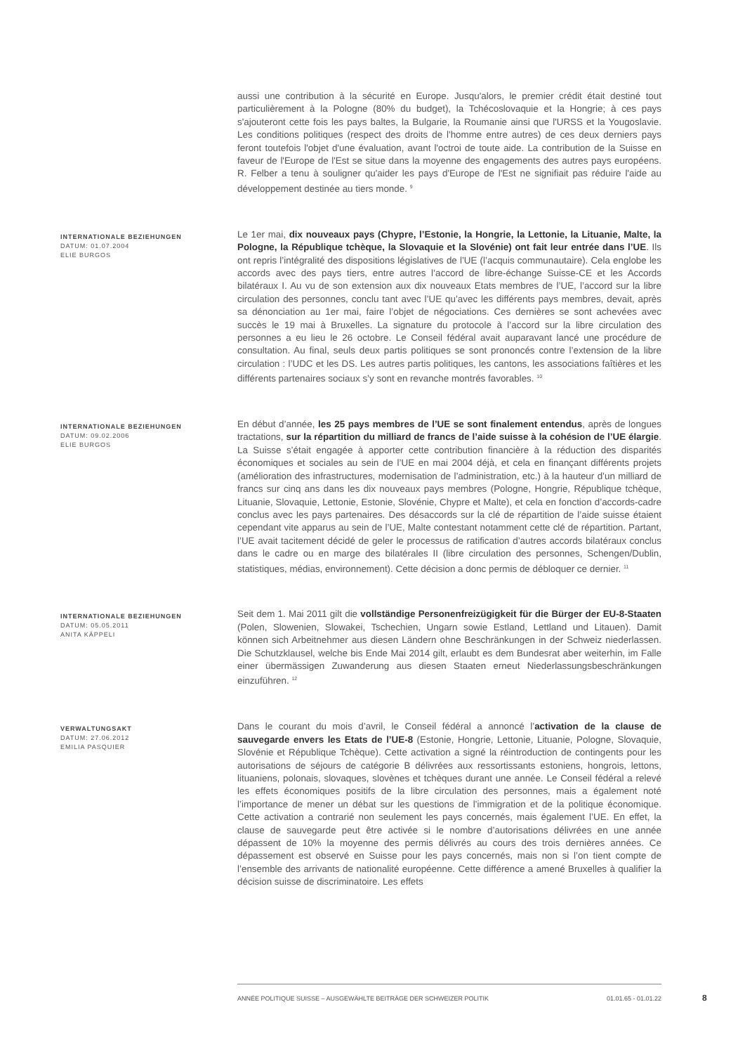aussi une contribution à la sécurité en Europe. Jusqu'alors, le premier crédit était destiné tout particulièrement à la Pologne (80% du budget), la Tchécoslovaquie et la Hongrie; à ces pays s'ajouteront cette fois les pays baltes, la Bulgarie, la Roumanie ainsi que l'URSS et la Yougoslavie. Les conditions politiques (respect des droits de l'homme entre autres) de ces deux derniers pays feront toutefois l'objet d'une évaluation, avant l'octroi de toute aide. La contribution de la Suisse en faveur de l'Europe de l'Est se situe dans la moyenne des engagements des autres pays européens. R. Felber a tenu à souligner qu'aider les pays d'Europe de l'Est ne signifiait pas réduire l'aide au développement destinée au tiers monde. <sup>9</sup>
INTERNATIONALE BEZIEHUNGEN
DATUM: 01.07.2004
ELIE BURGOS
Le 1er mai, dix nouveaux pays (Chypre, l’Estonie, la Hongrie, la Lettonie, la Lituanie, Malte, la Pologne, la République tchèque, la Slovaquie et la Slovénie) ont fait leur entrée dans l’UE. Ils ont repris l’intégralité des dispositions législatives de l’UE (l’acquis communautaire). Cela englobe les accords avec des pays tiers, entre autres l’accord de libre-échange Suisse-CE et les Accords bilatéraux I. Au vu de son extension aux dix nouveaux Etats membres de l’UE, l’accord sur la libre circulation des personnes, conclu tant avec l’UE qu’avec les différents pays membres, devait, après sa dénonciation au 1er mai, faire l’objet de négociations. Ces dernières se sont achevées avec succès le 19 mai à Bruxelles. La signature du protocole à l’accord sur la libre circulation des personnes a eu lieu le 26 octobre. Le Conseil fédéral avait auparavant lancé une procédure de consultation. Au final, seuls deux partis politiques se sont prononcés contre l’extension de la libre circulation : l’UDC et les DS. Les autres partis politiques, les cantons, les associations faîtières et les différents partenaires sociaux s’y sont en revanche montrés favorables. <sup>10</sup>
INTERNATIONALE BEZIEHUNGEN
DATUM: 09.02.2006
ELIE BURGOS
En début d’année, les 25 pays membres de l’UE se sont finalement entendus, après de longues tractations, sur la répartition du milliard de francs de l’aide suisse à la cohésion de l’UE élargie. La Suisse s’était engagée à apporter cette contribution financière à la réduction des disparités économiques et sociales au sein de l’UE en mai 2004 déjà, et cela en finançant différents projets (amélioration des infrastructures, modernisation de l’administration, etc.) à la hauteur d’un milliard de francs sur cinq ans dans les dix nouveaux pays membres (Pologne, Hongrie, République tchèque, Lituanie, Slovaquie, Lettonie, Estonie, Slovénie, Chypre et Malte), et cela en fonction d’accords-cadre conclus avec les pays partenaires. Des désaccords sur la clé de répartition de l’aide suisse étaient cependant vite apparus au sein de l’UE, Malte contestant notamment cette clé de répartition. Partant, l’UE avait tacitement décidé de geler le processus de ratification d’autres accords bilatéraux conclus dans le cadre ou en marge des bilatérales II (libre circulation des personnes, Schengen/Dublin, statistiques, médias, environnement). Cette décision a donc permis de débloquer ce dernier. <sup>11</sup>
INTERNATIONALE BEZIEHUNGEN
DATUM: 05.05.2011
ANITA KÄPPELI
Seit dem 1. Mai 2011 gilt die vollständige Personenfreizügigkeit für die Bürger der EU-8-Staaten (Polen, Slowenien, Slowakei, Tschechien, Ungarn sowie Estland, Lettland und Litauen). Damit können sich Arbeitnehmer aus diesen Ländern ohne Beschränkungen in der Schweiz niederlassen. Die Schutzklausel, welche bis Ende Mai 2014 gilt, erlaubt es dem Bundesrat aber weiterhin, im Falle einer übermässigen Zuwanderung aus diesen Staaten erneut Niederlassungsbeschränkungen einzuführen. <sup>12</sup>
VERWALTUNGSAKT
DATUM: 27.06.2012
EMILIA PASQUIER
Dans le courant du mois d’avril, le Conseil fédéral a annoncé l’activation de la clause de sauvegarde envers les Etats de l’UE-8 (Estonie, Hongrie, Lettonie, Lituanie, Pologne, Slovaquie, Slovénie et République Tchèque). Cette activation a signé la réintroduction de contingents pour les autorisations de séjours de catégorie B délivrées aux ressortissants estoniens, hongrois, lettons, lituaniens, polonais, slovaques, slovènes et tchèques durant une année. Le Conseil fédéral a relevé les effets économiques positifs de la libre circulation des personnes, mais a également noté l’importance de mener un débat sur les questions de l’immigration et de la politique économique. Cette activation a contrarié non seulement les pays concernés, mais également l’UE. En effet, la clause de sauvegarde peut être activée si le nombre d’autorisations délivrées en une année dépassent de 10% la moyenne des permis délivrés au cours des trois dernières années. Ce dépassement est observé en Suisse pour les pays concernés, mais non si l’on tient compte de l’ensemble des arrivants de nationalité européenne. Cette différence a amené Bruxelles à qualifier la décision suisse de discriminatoire. Les effets
ANNÉE POLITIQUE SUISSE – AUSGEWÄHLTE BEITRÄGE DER SCHWEIZER POLITIK 01.01.65 - 01.01.22
8